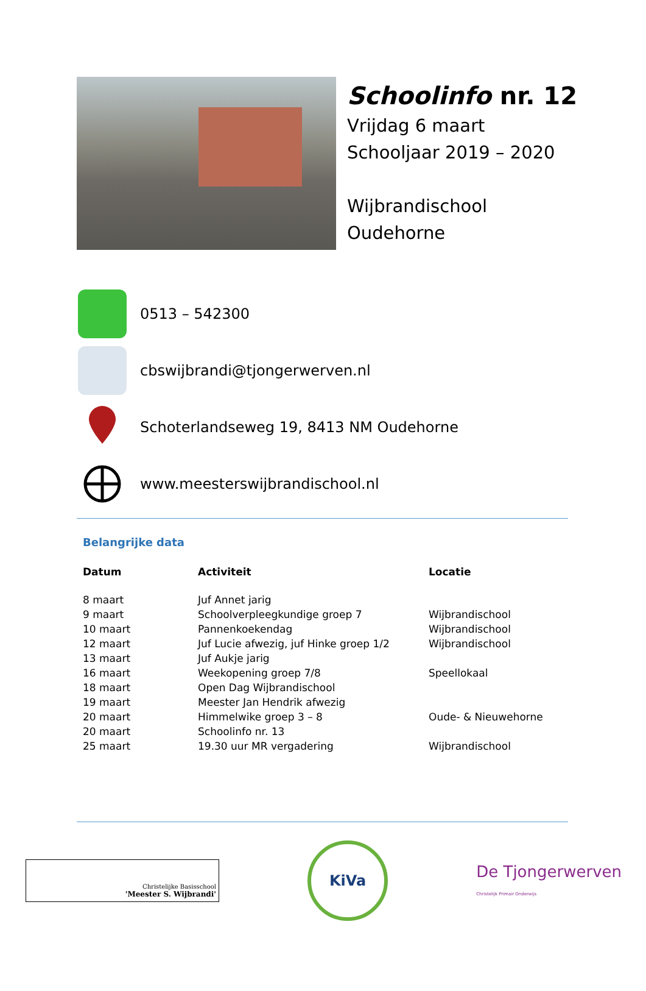Schoolinfo nr. 12
Vrijdag 6 maart
Schooljaar 2019 – 2020
Wijbrandischool
Oudehorne
0513 – 542300
cbswijbrandi@tjongerwerven.nl
Schoterlandseweg 19, 8413 NM Oudehorne
www.meesterswijbrandischool.nl
Belangrijke data
| Datum | Activiteit | Locatie |
| --- | --- | --- |
| 8 maart | Juf Annet jarig | |
| 9 maart | Schoolverpleegkundige groep 7 | Wijbrandischool |
| 10 maart | Pannenkoekendag | Wijbrandischool |
| 12 maart | Juf Lucie afwezig, juf Hinke groep 1/2 | Wijbrandischool |
| 13 maart | Juf Aukje jarig | |
| 16 maart | Weekopening groep 7/8 | Speellokaal |
| 18 maart | Open Dag Wijbrandischool | |
| 19 maart | Meester Jan Hendrik afwezig | |
| 20 maart | Himmelwike groep 3 – 8 | Oude- & Nieuwehorne |
| 20 maart | Schoolinfo nr. 13 | |
| 25 maart | 19.30 uur MR vergadering | Wijbrandischool |
Christelijke Basisschool
'Meester S. Wijbrandi'
KiVa
De Tjongerwerven
Christelijk Primair Onderwijs